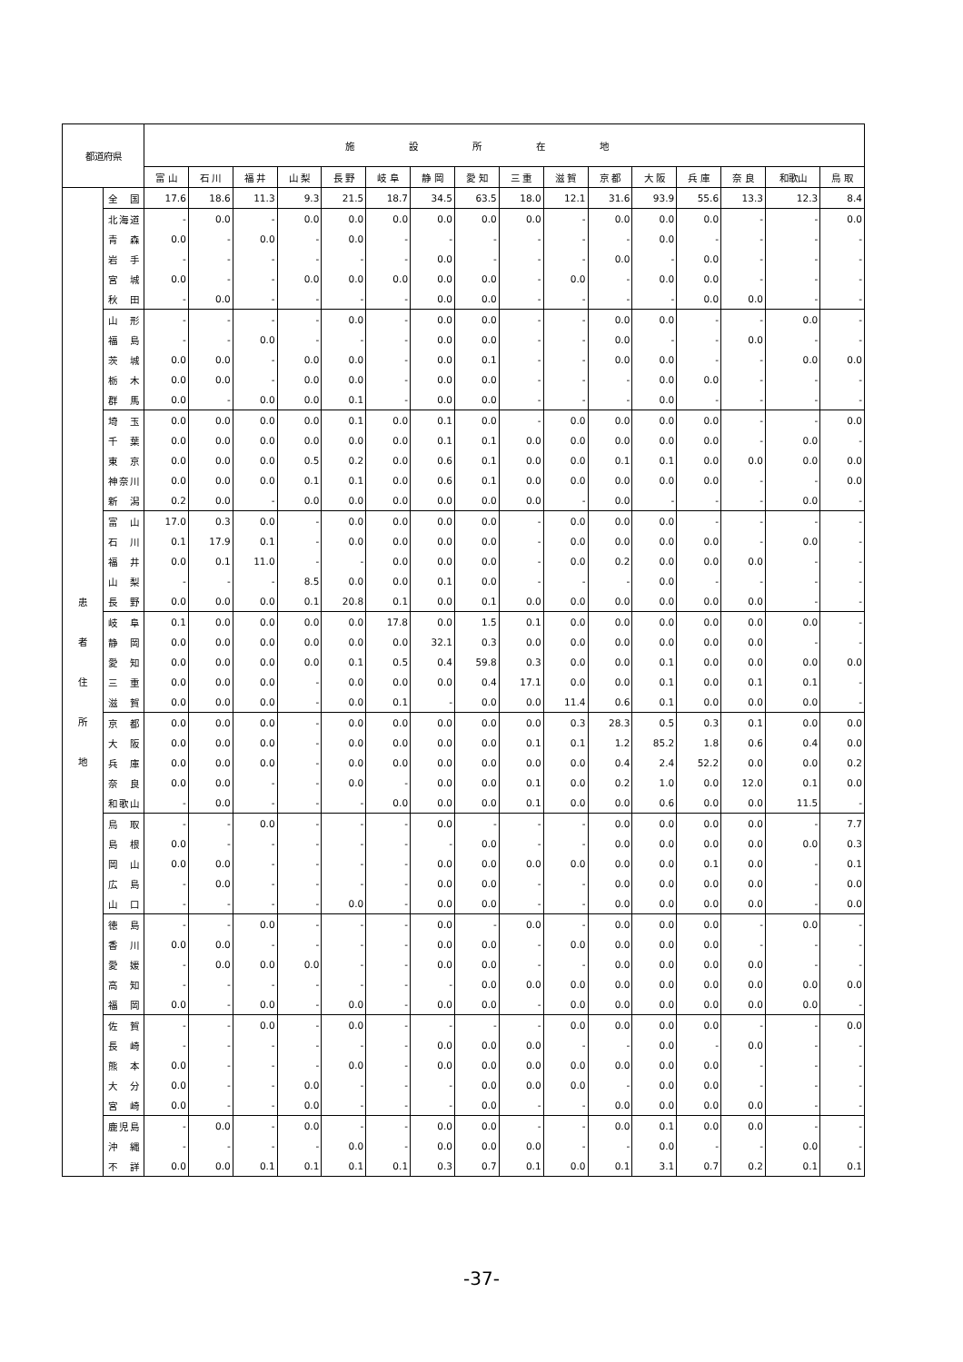| 都道府県 | | 施設所在地 | | | | | | | | | | | | | | | |
| --- | --- | --- | --- | --- | --- | --- | --- | --- | --- | --- | --- | --- | --- | --- | --- | --- | --- |
| | | 富 山 | 石 川 | 福 井 | 山 梨 | 長 野 | 岐 阜 | 静 岡 | 愛 知 | 三 重 | 滋 賀 | 京 都 | 大 阪 | 兵 庫 | 奈 良 | 和歌山 | 鳥 取 |
| 患 者 住 所 地 | 全国 | 17.6 | 18.6 | 11.3 | 9.3 | 21.5 | 18.7 | 34.5 | 63.5 | 18.0 | 12.1 | 31.6 | 93.9 | 55.6 | 13.3 | 12.3 | 8.4 |
| | 北海道 | - | 0.0 | - | 0.0 | 0.0 | 0.0 | 0.0 | 0.0 | 0.0 | - | 0.0 | 0.0 | 0.0 | - | - | 0.0 |
| | 青森 | 0.0 | - | 0.0 | - | 0.0 | - | - | - | - | - | - | 0.0 | - | - | - | - |
| | 岩手 | - | - | - | - | - | - | 0.0 | - | - | - | 0.0 | - | 0.0 | - | - | - |
| | 宮城 | 0.0 | - | - | 0.0 | 0.0 | 0.0 | 0.0 | 0.0 | - | 0.0 | - | 0.0 | 0.0 | - | - | - |
| | 秋田 | - | 0.0 | - | - | - | - | 0.0 | 0.0 | - | - | - | - | 0.0 | 0.0 | - | - |
| | 山形 | - | - | - | - | 0.0 | - | 0.0 | 0.0 | - | - | 0.0 | 0.0 | - | - | 0.0 | - |
| | 福島 | - | - | 0.0 | - | - | - | 0.0 | 0.0 | - | - | 0.0 | - | - | 0.0 | - | - |
| | 茨城 | 0.0 | 0.0 | - | 0.0 | 0.0 | - | 0.0 | 0.1 | - | - | 0.0 | 0.0 | - | - | 0.0 | 0.0 |
| | 栃木 | 0.0 | 0.0 | - | 0.0 | 0.0 | - | 0.0 | 0.0 | - | - | - | 0.0 | 0.0 | - | - | - |
| | 群馬 | 0.0 | - | 0.0 | 0.0 | 0.1 | - | 0.0 | 0.0 | - | - | - | 0.0 | - | - | - | - |
| | 埼玉 | 0.0 | 0.0 | 0.0 | 0.0 | 0.1 | 0.0 | 0.1 | 0.0 | - | 0.0 | 0.0 | 0.0 | 0.0 | - | - | 0.0 |
| | 千葉 | 0.0 | 0.0 | 0.0 | 0.0 | 0.0 | 0.0 | 0.1 | 0.1 | 0.0 | 0.0 | 0.0 | 0.0 | 0.0 | - | 0.0 | - |
| | 東京 | 0.0 | 0.0 | 0.0 | 0.5 | 0.2 | 0.0 | 0.6 | 0.1 | 0.0 | 0.0 | 0.1 | 0.1 | 0.0 | 0.0 | 0.0 | 0.0 |
| | 神奈川 | 0.0 | 0.0 | 0.0 | 0.1 | 0.1 | 0.0 | 0.6 | 0.1 | 0.0 | 0.0 | 0.0 | 0.0 | 0.0 | - | - | 0.0 |
| | 新潟 | 0.2 | 0.0 | - | 0.0 | 0.0 | 0.0 | 0.0 | 0.0 | 0.0 | - | 0.0 | - | - | - | 0.0 | - |
| | 富山 | 17.0 | 0.3 | 0.0 | - | 0.0 | 0.0 | 0.0 | 0.0 | - | 0.0 | 0.0 | 0.0 | - | - | - | - |
| | 石川 | 0.1 | 17.9 | 0.1 | - | 0.0 | 0.0 | 0.0 | 0.0 | - | 0.0 | 0.0 | 0.0 | 0.0 | - | 0.0 | - |
| | 福井 | 0.0 | 0.1 | 11.0 | - | - | 0.0 | 0.0 | 0.0 | - | 0.0 | 0.2 | 0.0 | 0.0 | 0.0 | - | - |
| | 山梨 | - | - | - | 8.5 | 0.0 | 0.0 | 0.1 | 0.0 | - | - | - | 0.0 | - | - | - | - |
| | 長野 | 0.0 | 0.0 | 0.0 | 0.1 | 20.8 | 0.1 | 0.0 | 0.1 | 0.0 | 0.0 | 0.0 | 0.0 | 0.0 | 0.0 | - | - |
| | 岐阜 | 0.1 | 0.0 | 0.0 | 0.0 | 0.0 | 17.8 | 0.0 | 1.5 | 0.1 | 0.0 | 0.0 | 0.0 | 0.0 | 0.0 | 0.0 | - |
| | 静岡 | 0.0 | 0.0 | 0.0 | 0.0 | 0.0 | 0.0 | 32.1 | 0.3 | 0.0 | 0.0 | 0.0 | 0.0 | 0.0 | 0.0 | - | - |
| | 愛知 | 0.0 | 0.0 | 0.0 | 0.0 | 0.1 | 0.5 | 0.4 | 59.8 | 0.3 | 0.0 | 0.0 | 0.1 | 0.0 | 0.0 | 0.0 | 0.0 |
| | 三重 | 0.0 | 0.0 | 0.0 | - | 0.0 | 0.0 | 0.0 | 0.4 | 17.1 | 0.0 | 0.0 | 0.1 | 0.0 | 0.1 | 0.1 | - |
| | 滋賀 | 0.0 | 0.0 | 0.0 | - | 0.0 | 0.1 | - | 0.0 | 0.0 | 11.4 | 0.6 | 0.1 | 0.0 | 0.0 | 0.0 | - |
| | 京都 | 0.0 | 0.0 | 0.0 | - | 0.0 | 0.0 | 0.0 | 0.0 | 0.0 | 0.3 | 28.3 | 0.5 | 0.3 | 0.1 | 0.0 | 0.0 |
| | 大阪 | 0.0 | 0.0 | 0.0 | - | 0.0 | 0.0 | 0.0 | 0.0 | 0.1 | 0.1 | 1.2 | 85.2 | 1.8 | 0.6 | 0.4 | 0.0 |
| | 兵庫 | 0.0 | 0.0 | 0.0 | - | 0.0 | 0.0 | 0.0 | 0.0 | 0.0 | 0.0 | 0.4 | 2.4 | 52.2 | 0.0 | 0.0 | 0.2 |
| | 奈良 | 0.0 | 0.0 | - | - | 0.0 | - | 0.0 | 0.0 | 0.1 | 0.0 | 0.2 | 1.0 | 0.0 | 12.0 | 0.1 | 0.0 |
| | 和歌山 | - | 0.0 | - | - | - | 0.0 | 0.0 | 0.0 | 0.1 | 0.0 | 0.0 | 0.6 | 0.0 | 0.0 | 11.5 | - |
| | 鳥取 | - | - | 0.0 | - | - | - | 0.0 | - | - | - | 0.0 | 0.0 | 0.0 | 0.0 | - | 7.7 |
| | 島根 | 0.0 | - | - | - | - | - | - | 0.0 | - | - | 0.0 | 0.0 | 0.0 | 0.0 | 0.0 | 0.3 |
| | 岡山 | 0.0 | 0.0 | - | - | - | - | 0.0 | 0.0 | 0.0 | 0.0 | 0.0 | 0.0 | 0.1 | 0.0 | - | 0.1 |
| | 広島 | - | 0.0 | - | - | - | - | 0.0 | 0.0 | - | - | 0.0 | 0.0 | 0.0 | 0.0 | - | 0.0 |
| | 山口 | - | - | - | - | 0.0 | - | 0.0 | 0.0 | - | - | 0.0 | 0.0 | 0.0 | 0.0 | - | 0.0 |
| | 徳島 | - | - | 0.0 | - | - | - | 0.0 | - | 0.0 | - | 0.0 | 0.0 | 0.0 | - | 0.0 | - |
| | 香川 | 0.0 | 0.0 | - | - | - | - | 0.0 | 0.0 | - | 0.0 | 0.0 | 0.0 | 0.0 | - | - | - |
| | 愛媛 | - | 0.0 | 0.0 | 0.0 | - | - | 0.0 | 0.0 | - | - | 0.0 | 0.0 | 0.0 | 0.0 | - | - |
| | 高知 | - | - | - | - | - | - | - | 0.0 | 0.0 | 0.0 | 0.0 | 0.0 | 0.0 | 0.0 | 0.0 | 0.0 |
| | 福岡 | 0.0 | - | 0.0 | - | 0.0 | - | 0.0 | 0.0 | - | 0.0 | 0.0 | 0.0 | 0.0 | 0.0 | 0.0 | - |
| | 佐賀 | - | - | 0.0 | - | 0.0 | - | - | - | - | 0.0 | 0.0 | 0.0 | 0.0 | - | - | 0.0 |
| | 長崎 | - | - | - | - | - | - | 0.0 | 0.0 | 0.0 | - | - | 0.0 | - | 0.0 | - | - |
| | 熊本 | 0.0 | - | - | - | 0.0 | - | 0.0 | 0.0 | 0.0 | 0.0 | 0.0 | 0.0 | 0.0 | - | - | - |
| | 大分 | 0.0 | - | - | 0.0 | - | - | - | 0.0 | 0.0 | 0.0 | - | 0.0 | 0.0 | - | - | - |
| | 宮崎 | 0.0 | - | - | 0.0 | - | - | - | 0.0 | - | - | 0.0 | 0.0 | 0.0 | 0.0 | - | - |
| | 鹿児島 | - | 0.0 | - | 0.0 | - | - | 0.0 | 0.0 | - | - | 0.0 | 0.1 | 0.0 | 0.0 | - | - |
| | 沖縄 | - | - | - | - | 0.0 | - | 0.0 | 0.0 | 0.0 | - | - | 0.0 | - | - | 0.0 | - |
| | 不詳 | 0.0 | 0.0 | 0.1 | 0.1 | 0.1 | 0.1 | 0.3 | 0.7 | 0.1 | 0.0 | 0.1 | 3.1 | 0.7 | 0.2 | 0.1 | 0.1 |
-37-